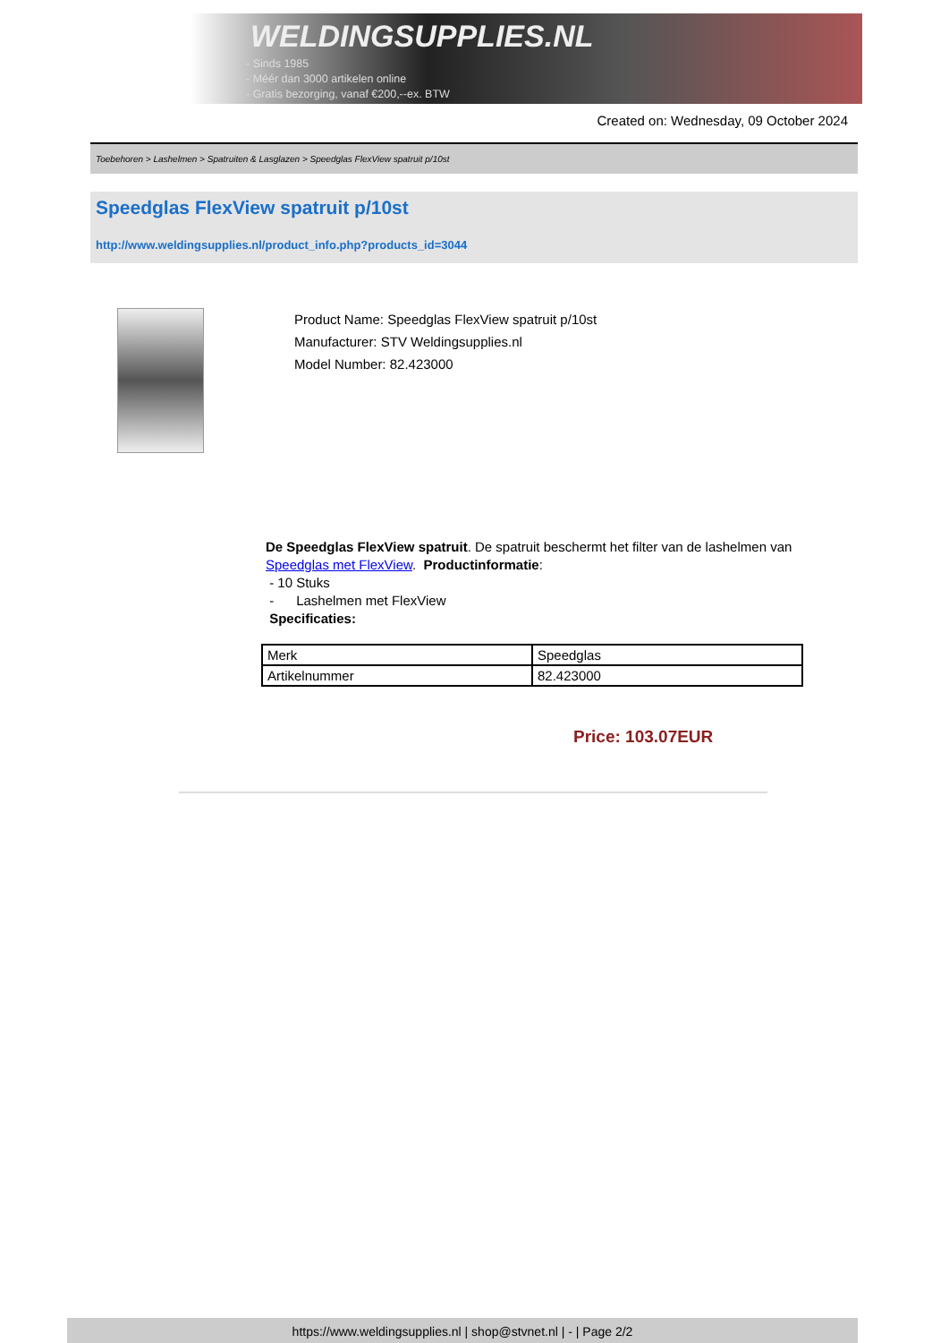WELDINGSUPPLIES.NL
- Sinds 1985
- Méér dan 3000 artikelen online
- Gratis bezorging, vanaf €200,--ex. BTW
Created on: Wednesday, 09 October 2024
Toebehoren > Lashelmen > Spatruiten & Lasglazen > Speedglas FlexView spatruit p/10st
Speedglas FlexView spatruit p/10st
http://www.weldingsupplies.nl/product_info.php?products_id=3044
Product Name: Speedglas FlexView spatruit p/10st
Manufacturer: STV Weldingsupplies.nl
Model Number: 82.423000
De Speedglas FlexView spatruit. De spatruit beschermt het filter van de lashelmen van Speedglas met FlexView. Productinformatie:
- 10 Stuks
- Lashelmen met FlexView
Specificaties:
| Merk | Speedglas |
| Artikelnummer | 82.423000 |
Price: 103.07EUR
https://www.weldingsupplies.nl | shop@stvnet.nl | - | Page 2/2